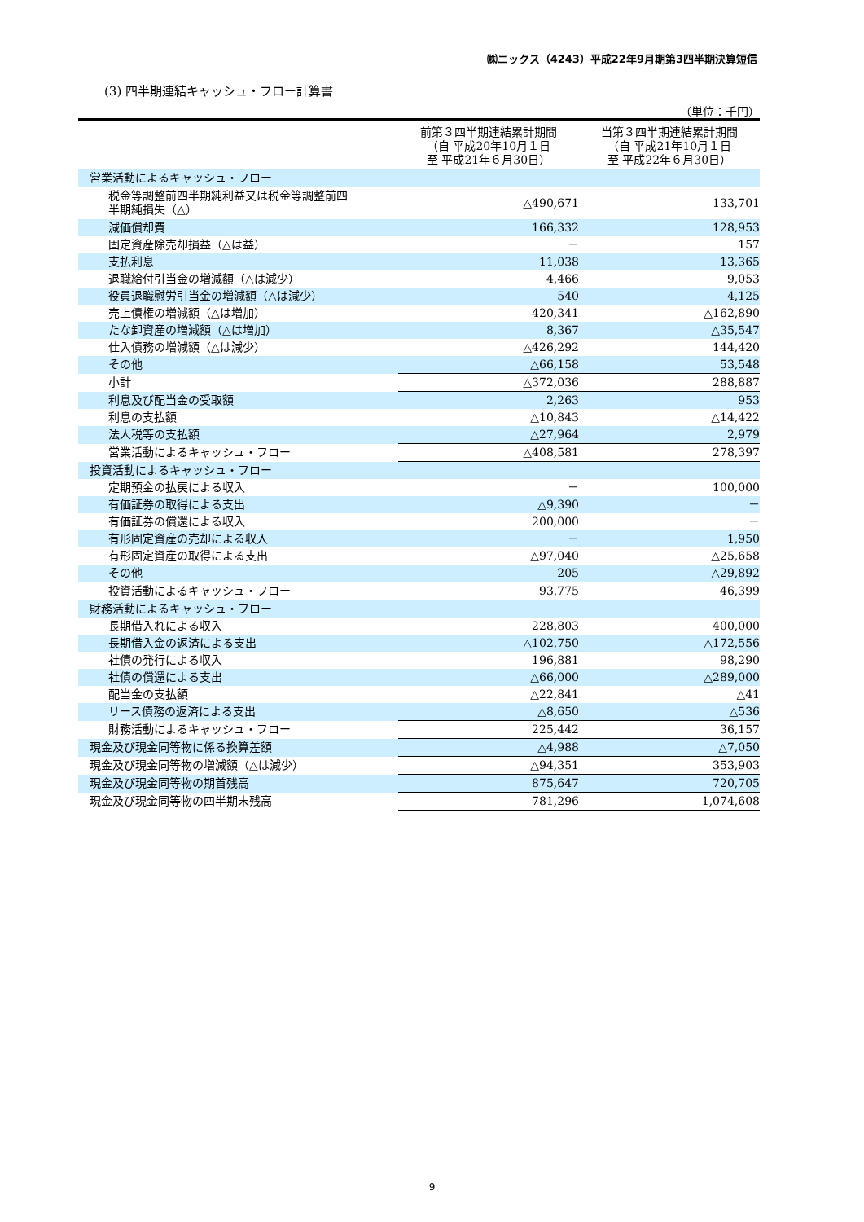㈱ニックス（4243）平成22年9月期第3四半期決算短信
(3) 四半期連結キャッシュ・フロー計算書
（単位：千円）
| | 前第３四半期連結累計期間 （自 平成20年10月１日 至 平成21年６月30日） | 当第３四半期連結累計期間 （自 平成21年10月１日 至 平成22年６月30日） |
| --- | --- | --- |
| 営業活動によるキャッシュ・フロー | | |
| 税金等調整前四半期純利益又は税金等調整前四 半期純損失（△） | △490,671 | 133,701 |
| 減価償却費 | 166,332 | 128,953 |
| 固定資産除売却損益（△は益） | － | 157 |
| 支払利息 | 11,038 | 13,365 |
| 退職給付引当金の増減額（△は減少） | 4,466 | 9,053 |
| 役員退職慰労引当金の増減額（△は減少） | 540 | 4,125 |
| 売上債権の増減額（△は増加） | 420,341 | △162,890 |
| たな卸資産の増減額（△は増加） | 8,367 | △35,547 |
| 仕入債務の増減額（△は減少） | △426,292 | 144,420 |
| その他 | △66,158 | 53,548 |
| 小計 | △372,036 | 288,887 |
| 利息及び配当金の受取額 | 2,263 | 953 |
| 利息の支払額 | △10,843 | △14,422 |
| 法人税等の支払額 | △27,964 | 2,979 |
| 営業活動によるキャッシュ・フロー | △408,581 | 278,397 |
| 投資活動によるキャッシュ・フロー | | |
| 定期預金の払戻による収入 | － | 100,000 |
| 有価証券の取得による支出 | △9,390 | － |
| 有価証券の償還による収入 | 200,000 | － |
| 有形固定資産の売却による収入 | － | 1,950 |
| 有形固定資産の取得による支出 | △97,040 | △25,658 |
| その他 | 205 | △29,892 |
| 投資活動によるキャッシュ・フロー | 93,775 | 46,399 |
| 財務活動によるキャッシュ・フロー | | |
| 長期借入れによる収入 | 228,803 | 400,000 |
| 長期借入金の返済による支出 | △102,750 | △172,556 |
| 社債の発行による収入 | 196,881 | 98,290 |
| 社債の償還による支出 | △66,000 | △289,000 |
| 配当金の支払額 | △22,841 | △41 |
| リース債務の返済による支出 | △8,650 | △536 |
| 財務活動によるキャッシュ・フロー | 225,442 | 36,157 |
| 現金及び現金同等物に係る換算差額 | △4,988 | △7,050 |
| 現金及び現金同等物の増減額（△は減少） | △94,351 | 353,903 |
| 現金及び現金同等物の期首残高 | 875,647 | 720,705 |
| 現金及び現金同等物の四半期末残高 | 781,296 | 1,074,608 |
9